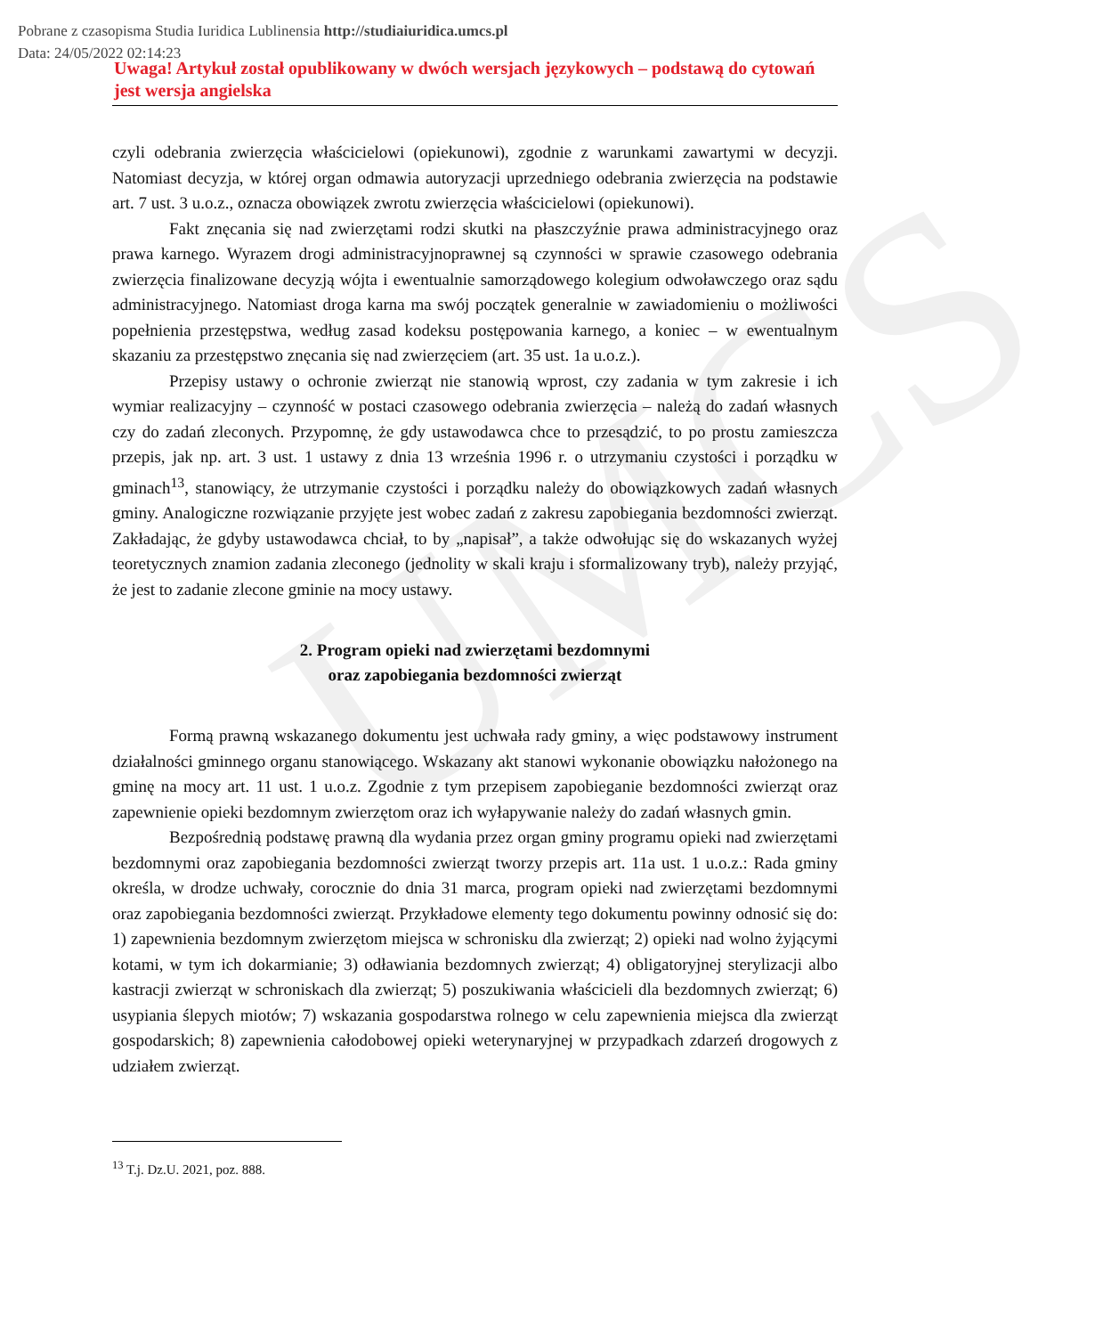Pobrane z czasopisma Studia Iuridica Lublinensia http://studiaiuridica.umcs.pl
Data: 24/05/2022 02:14:23
UMCS
Uwaga! Artykuł został opublikowany w dwóch wersjach językowych – podstawą do cytowań jest wersja angielska
czyli odebrania zwierzęcia właścicielowi (opiekunowi), zgodnie z warunkami zawartymi w decyzji. Natomiast decyzja, w której organ odmawia autoryzacji uprzedniego odebrania zwierzęcia na podstawie art. 7 ust. 3 u.o.z., oznacza obowiązek zwrotu zwierzęcia właścicielowi (opiekunowi).
Fakt znęcania się nad zwierzętami rodzi skutki na płaszczyźnie prawa administracyjnego oraz prawa karnego. Wyrazem drogi administracyjnoprawnej są czynności w sprawie czasowego odebrania zwierzęcia finalizowane decyzją wójta i ewentualnie samorządowego kolegium odwoławczego oraz sądu administracyjnego. Natomiast droga karna ma swój początek generalnie w zawiadomieniu o możliwości popełnienia przestępstwa, według zasad kodeksu postępowania karnego, a koniec – w ewentualnym skazaniu za przestępstwo znęcania się nad zwierzęciem (art. 35 ust. 1a u.o.z.).
Przepisy ustawy o ochronie zwierząt nie stanowią wprost, czy zadania w tym zakresie i ich wymiar realizacyjny – czynność w postaci czasowego odebrania zwierzęcia – należą do zadań własnych czy do zadań zleconych. Przypomnę, że gdy ustawodawca chce to przesądzić, to po prostu zamieszcza przepis, jak np. art. 3 ust. 1 ustawy z dnia 13 września 1996 r. o utrzymaniu czystości i porządku w gminach<sup>13</sup>, stanowiący, że utrzymanie czystości i porządku należy do obowiązkowych zadań własnych gminy. Analogiczne rozwiązanie przyjęte jest wobec zadań z zakresu zapobiegania bezdomności zwierząt. Zakładając, że gdyby ustawodawca chciał, to by „napisał”, a także odwołując się do wskazanych wyżej teoretycznych znamion zadania zleconego (jednolity w skali kraju i sformalizowany tryb), należy przyjąć, że jest to zadanie zlecone gminie na mocy ustawy.
2. Program opieki nad zwierzętami bezdomnymi
oraz zapobiegania bezdomności zwierząt
Formą prawną wskazanego dokumentu jest uchwała rady gminy, a więc podstawowy instrument działalności gminnego organu stanowiącego. Wskazany akt stanowi wykonanie obowiązku nałożonego na gminę na mocy art. 11 ust. 1 u.o.z. Zgodnie z tym przepisem zapobieganie bezdomności zwierząt oraz zapewnienie opieki bezdomnym zwierzętom oraz ich wyłapywanie należy do zadań własnych gmin.
Bezpośrednią podstawę prawną dla wydania przez organ gminy programu opieki nad zwierzętami bezdomnymi oraz zapobiegania bezdomności zwierząt tworzy przepis art. 11a ust. 1 u.o.z.: Rada gminy określa, w drodze uchwały, corocznie do dnia 31 marca, program opieki nad zwierzętami bezdomnymi oraz zapobiegania bezdomności zwierząt. Przykładowe elementy tego dokumentu powinny odnosić się do: 1) zapewnienia bezdomnym zwierzętom miejsca w schronisku dla zwierząt; 2) opieki nad wolno żyjącymi kotami, w tym ich dokarmianie; 3) odławiania bezdomnych zwierząt; 4) obligatoryjnej sterylizacji albo kastracji zwierząt w schroniskach dla zwierząt; 5) poszukiwania właścicieli dla bezdomnych zwierząt; 6) usypiania ślepych miotów; 7) wskazania gospodarstwa rolnego w celu zapewnienia miejsca dla zwierząt gospodarskich; 8) zapewnienia całodobowej opieki weterynaryjnej w przypadkach zdarzeń drogowych z udziałem zwierząt.
<sup>13</sup> T.j. Dz.U. 2021, poz. 888.